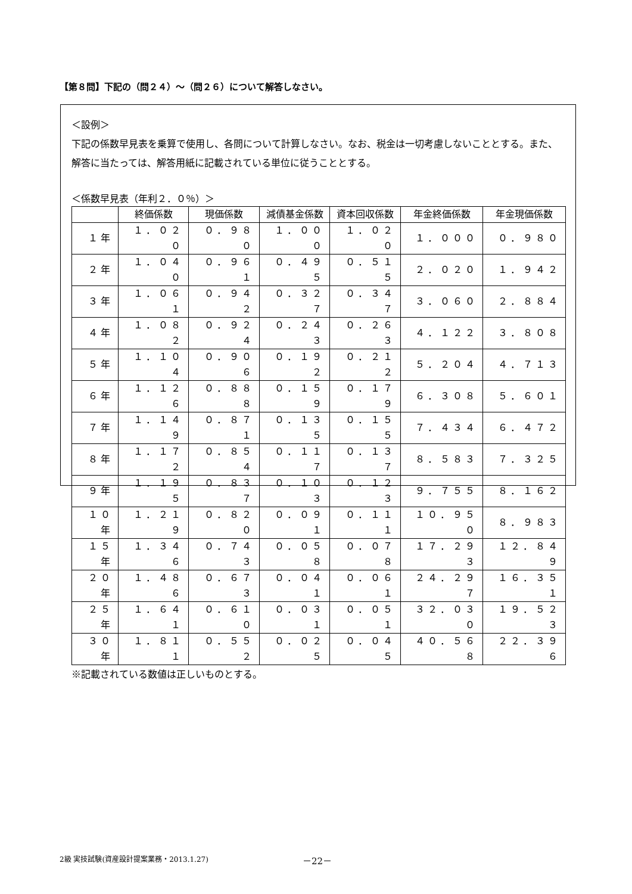【第８問】下記の（問２４）～（問２６）について解答しなさい。
＜設例＞
下記の係数早見表を乗算で使用し、各問について計算しなさい。なお、税金は一切考慮しないこととする。また、解答に当たっては、解答用紙に記載されている単位に従うこととする。
＜係数早見表（年利２．０％）＞
| | 終価係数 | 現価係数 | 減債基金係数 | 資本回収係数 | 年金終価係数 | 年金現価係数 |
| --- | --- | --- | --- | --- | --- | --- |
| １年 | １．０２０ | ０．９８０ | １．０００ | １．０２０ | １．０００ | ０．９８０ |
| ２年 | １．０４０ | ０．９６１ | ０．４９５ | ０．５１５ | ２．０２０ | １．９４２ |
| ３年 | １．０６１ | ０．９４２ | ０．３２７ | ０．３４７ | ３．０６０ | ２．８８４ |
| ４年 | １．０８２ | ０．９２４ | ０．２４３ | ０．２６３ | ４．１２２ | ３．８０８ |
| ５年 | １．１０４ | ０．９０６ | ０．１９２ | ０．２１２ | ５．２０４ | ４．７１３ |
| ６年 | １．１２６ | ０．８８８ | ０．１５９ | ０．１７９ | ６．３０８ | ５．６０１ |
| ７年 | １．１４９ | ０．８７１ | ０．１３５ | ０．１５５ | ７．４３４ | ６．４７２ |
| ８年 | １．１７２ | ０．８５４ | ０．１１７ | ０．１３７ | ８．５８３ | ７．３２５ |
| ９年 | １．１９５ | ０．８３７ | ０．１０３ | ０．１２３ | ９．７５５ | ８．１６２ |
| １０年 | １．２１９ | ０．８２０ | ０．０９１ | ０．１１１ | １０．９５０ | ８．９８３ |
| １５年 | １．３４６ | ０．７４３ | ０．０５８ | ０．０７８ | １７．２９３ | １２．８４９ |
| ２０年 | １．４８６ | ０．６７３ | ０．０４１ | ０．０６１ | ２４．２９７ | １６．３５１ |
| ２５年 | １．６４１ | ０．６１０ | ０．０３１ | ０．０５１ | ３２．０３０ | １９．５２３ |
| ３０年 | １．８１１ | ０．５５２ | ０．０２５ | ０．０４５ | ４０．５６８ | ２２．３９６ |
※記載されている数値は正しいものとする。
2級 実技試験(資産設計提案業務・2013.1.27)
－22－